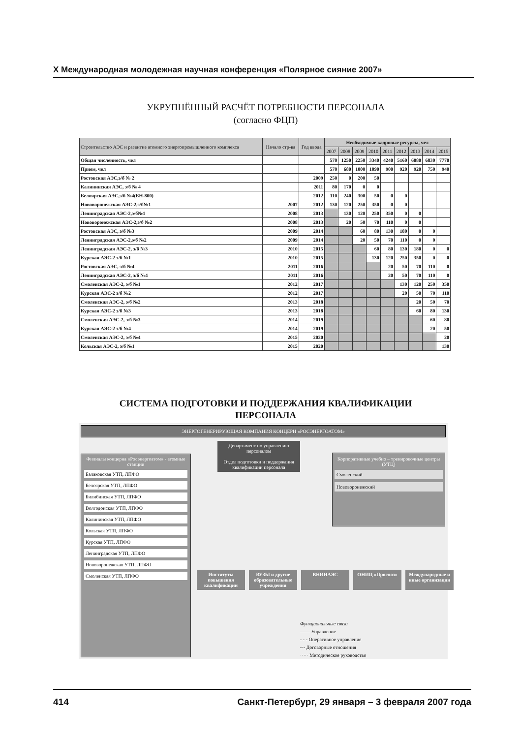X Международная молодежная научная конференция «Полярное сияние 2007»
УКРУПНЁННЫЙ РАСЧЁТ ПОТРЕБНОСТИ ПЕРСОНАЛА
(согласно ФЦП)
| Строительство АЭС и развитие атомного энергопромышленного комплекса | Начало стр-ва | Год ввода | Необходимые кадровые ресурсы, чел | | | | | | | | |
| --- | --- | --- | --- | --- | --- | --- | --- | --- | --- | --- | --- |
| | | | 2007 | 2008 | 2009 | 2010 | 2011 | 2012 | 2013 | 2014 | 2015 |
| Общая численность, чел | | | 570 | 1250 | 2250 | 3340 | 4240 | 5160 | 6080 | 6830 | 7770 |
| Прием, чел | | | 570 | 680 | 1000 | 1090 | 900 | 920 | 920 | 750 | 940 |
| Ростовская АЭС,э/б № 2 | | 2009 | 250 | 0 | 200 | 50 | | | | | |
| Калининская АЭС, э/б № 4 | | 2011 | 80 | 170 | 0 | 0 | | | | | |
| Белоярская АЭС,э/б №4(БН-800) | | 2012 | 110 | 240 | 300 | 50 | 0 | 0 | | | |
| Нововоронежская АЭС-2,э/б№1 | 2007 | 2012 | 130 | 120 | 250 | 350 | 0 | 0 | | | |
| Ленинградская АЭС-2,э/б№1 | 2008 | 2013 | | 130 | 120 | 250 | 350 | 0 | 0 | | |
| Нововоронежская АЭС-2,э/б №2 | 2008 | 2013 | | 20 | 50 | 70 | 110 | 0 | 0 | | |
| Ростовская АЭС, э/б №3 | 2009 | 2014 | | | 60 | 80 | 130 | 180 | 0 | 0 | |
| Ленинградская АЭС-2,э/б №2 | 2009 | 2014 | | | 20 | 50 | 70 | 110 | 0 | 0 | |
| Ленинградская АЭС-2, э/б №3 | 2010 | 2015 | | | | 60 | 80 | 130 | 180 | 0 | 0 |
| Курская АЭС-2 э/б №1 | 2010 | 2015 | | | | 130 | 120 | 250 | 350 | 0 | 0 |
| Ростовская АЭС, э/б №4 | 2011 | 2016 | | | | | 20 | 50 | 70 | 110 | 0 |
| Ленинградская АЭС-2, э/б №4 | 2011 | 2016 | | | | | 20 | 50 | 70 | 110 | 0 |
| Смоленская АЭС-2, э/б №1 | 2012 | 2017 | | | | | | 130 | 120 | 250 | 350 |
| Курская АЭС-2 э/б №2 | 2012 | 2017 | | | | | | 20 | 50 | 70 | 110 |
| Смоленская АЭС-2, э/б №2 | 2013 | 2018 | | | | | | | 20 | 50 | 70 |
| Курская АЭС-2 э/б №3 | 2013 | 2018 | | | | | | | 60 | 80 | 130 |
| Смоленская АЭС-2, э/б №3 | 2014 | 2019 | | | | | | | | 60 | 80 |
| Курская АЭС-2 э/б №4 | 2014 | 2019 | | | | | | | | 20 | 50 |
| Смоленская АЭС-2, э/б №4 | 2015 | 2020 | | | | | | | | | 20 |
| Кольская АЭС-2, э/б №1 | 2015 | 2020 | | | | | | | | | 130 |
СИСТЕМА ПОДГОТОВКИ И ПОДДЕРЖАНИЯ КВАЛИФИКАЦИИ
ПЕРСОНАЛА
ЭНЕРГОГЕНЕРИРУЮЩАЯ КОМПАНИЯ КОНЦЕРН «РОСЭНЕРГОАТОМ»
Филиалы концерна «Росэнергоатом» - атомные станции
Балаковская УТП, ЛПФО
Белоярская УТП, ЛПФО
Билибинская УТП, ЛПФО
Волгодонская УТП, ЛПФО
Калининская УТП, ЛПФО
Кольская УТП, ЛПФО
Курская УТП, ЛПФО
Ленинградская УТП, ЛПФО
Нововоронежская УТП, ЛПФО
Смоленская УТП, ЛПФО
Департамент по управлению персоналом
Отдел подготовки и поддержания квалификации персонала
Корпоративные учебно – тренировочные центры (УТЦ)
Смоленский
Нововоронежский
Институты повышения квалификации
ВУЗЫ и другие образовательные учреждения
ВНИИАЭС ОНИЦ «Прогноз» Международные и иные организации
Функциональные связи
—— Управление
- - - Оперативное управление
-·- Договорные отношения
····· Методическое руководство
414 Санкт-Петербург, 29 января – 3 февраля 2007 года